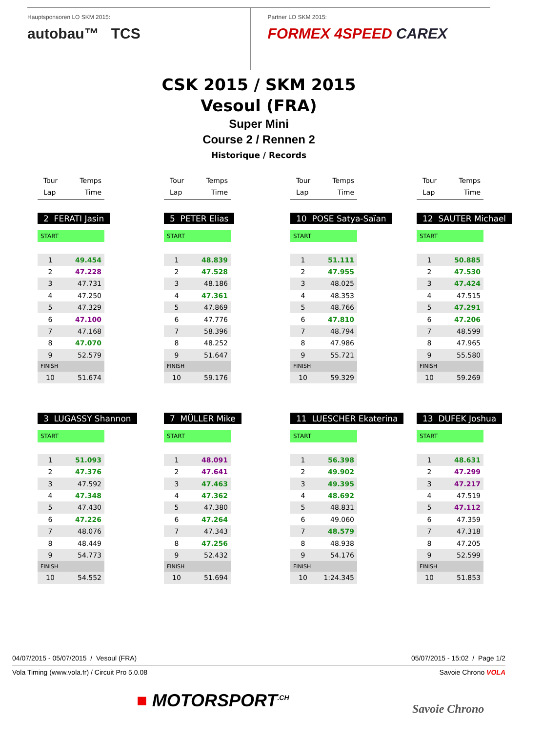Hauptsponsoren LO SKM 2015:
autobau™ TCS
Partner LO SKM 2015:
FORMEX 4SPEED CAREX
CSK 2015 / SKM 2015
Vesoul (FRA)
Super Mini
Course 2 / Rennen 2
Historique / Records
Tour
Lap
Temps
Time
Tour
Lap
Temps
Time
Tour
Lap
Temps
Time
Tour
Lap
Temps
Time
2 FERATI Jasin
| START | |
| 1 | 49.454 |
| 2 | 47.228 |
| 3 | 47.731 |
| 4 | 47.250 |
| 5 | 47.329 |
| 6 | 47.100 |
| 7 | 47.168 |
| 8 | 47.070 |
| 9 | 52.579 |
| FINISH | |
| 10 | 51.674 |
5 PETER Elias
| START | |
| 1 | 48.839 |
| 2 | 47.528 |
| 3 | 48.186 |
| 4 | 47.361 |
| 5 | 47.869 |
| 6 | 47.776 |
| 7 | 58.396 |
| 8 | 48.252 |
| 9 | 51.647 |
| FINISH | |
| 10 | 59.176 |
10 POSE Satya-Saïan
| START | |
| 1 | 51.111 |
| 2 | 47.955 |
| 3 | 48.025 |
| 4 | 48.353 |
| 5 | 48.766 |
| 6 | 47.810 |
| 7 | 48.794 |
| 8 | 47.986 |
| 9 | 55.721 |
| FINISH | |
| 10 | 59.329 |
12 SAUTER Michael
| START | |
| 1 | 50.885 |
| 2 | 47.530 |
| 3 | 47.424 |
| 4 | 47.515 |
| 5 | 47.291 |
| 6 | 47.206 |
| 7 | 48.599 |
| 8 | 47.965 |
| 9 | 55.580 |
| FINISH | |
| 10 | 59.269 |
3 LUGASSY Shannon
| START | |
| 1 | 51.093 |
| 2 | 47.376 |
| 3 | 47.592 |
| 4 | 47.348 |
| 5 | 47.430 |
| 6 | 47.226 |
| 7 | 48.076 |
| 8 | 48.449 |
| 9 | 54.773 |
| FINISH | |
| 10 | 54.552 |
7 MÜLLER Mike
| START | |
| 1 | 48.091 |
| 2 | 47.641 |
| 3 | 47.463 |
| 4 | 47.362 |
| 5 | 47.380 |
| 6 | 47.264 |
| 7 | 47.343 |
| 8 | 47.256 |
| 9 | 52.432 |
| FINISH | |
| 10 | 51.694 |
11 LUESCHER Ekaterina
| START | |
| 1 | 56.398 |
| 2 | 49.902 |
| 3 | 49.395 |
| 4 | 48.692 |
| 5 | 48.831 |
| 6 | 49.060 |
| 7 | 48.579 |
| 8 | 48.938 |
| 9 | 54.176 |
| FINISH | |
| 10 | 1:24.345 |
13 DUFEK Joshua
| START | |
| 1 | 48.631 |
| 2 | 47.299 |
| 3 | 47.217 |
| 4 | 47.519 |
| 5 | 47.112 |
| 6 | 47.359 |
| 7 | 47.318 |
| 8 | 47.205 |
| 9 | 52.599 |
| FINISH | |
| 10 | 51.853 |
04/07/2015 - 05/07/2015 / Vesoul (FRA) 05/07/2015 - 15:02 / Page 1/2
Vola Timing (www.vola.fr) / Circuit Pro 5.0.08 Savoie Chrono VOLA
■ MOTORSPORT<sup>.CH</sup> Savoie Chrono